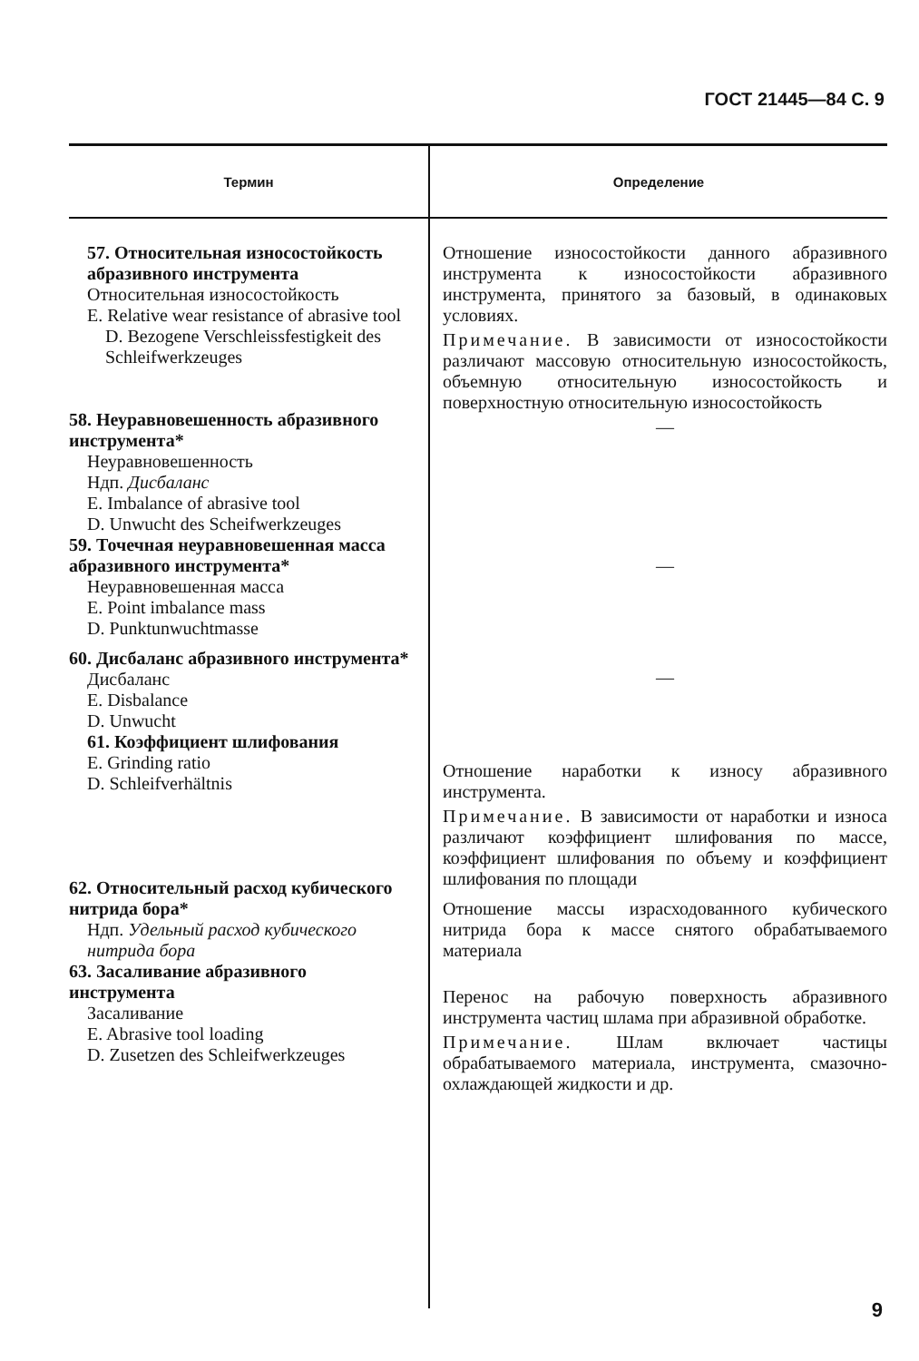ГОСТ 21445—84 С. 9
| Термин | Определение |
| --- | --- |
| 57. Относительная износостойкость абразивного инструмента Относительная износостойкость E. Relative wear resistance of abrasive tool D. Bezogene Verschleissfestigkeit des Schleifwerkzeuges 58. Неуравновешенность абразивного инструмента* Неуравновешенность Ндп. Дисбаланс E. Imbalance of abrasive tool D. Unwucht des Scheifwerkzeuges 59. Точечная неуравновешенная масса абразивного инструмента* Неуравновешенная масса E. Point imbalance mass D. Punktunwuchtmasse 60. Дисбаланс абразивного инструмента* Дисбаланс E. Disbalance D. Unwucht 61. Коэффициент шлифования E. Grinding ratio D. Schleifverhältnis 62. Относительный расход кубического нитрида бора* Ндп. Удельный расход кубического нитрида бора 63. Засаливание абразивного инструмента Засаливание E. Abrasive tool loading D. Zusetzen des Schleifwerkzeuges | Отношение износостойкости данного абразивного инструмента к износостойкости абразивного инструмента, принятого за базовый, в одинаковых условиях. Примечание. В зависимости от износостойкости различают массовую относительную износостойкость, объемную относительную износостойкость и поверхностную относительную износостойкость — — — Отношение наработки к износу абразивного инструмента. Примечание. В зависимости от наработки и износа различают коэффициент шлифования по массе, коэффициент шлифования по объему и коэффициент шлифования по площади Отношение массы израсходованного кубического нитрида бора к массе снятого обрабатываемого материала Перенос на рабочую поверхность абразивного инструмента частиц шлама при абразивной обработке. Примечание. Шлам включает частицы обрабатываемого материала, инструмента, смазочно-охлаждающей жидкости и др. |
9